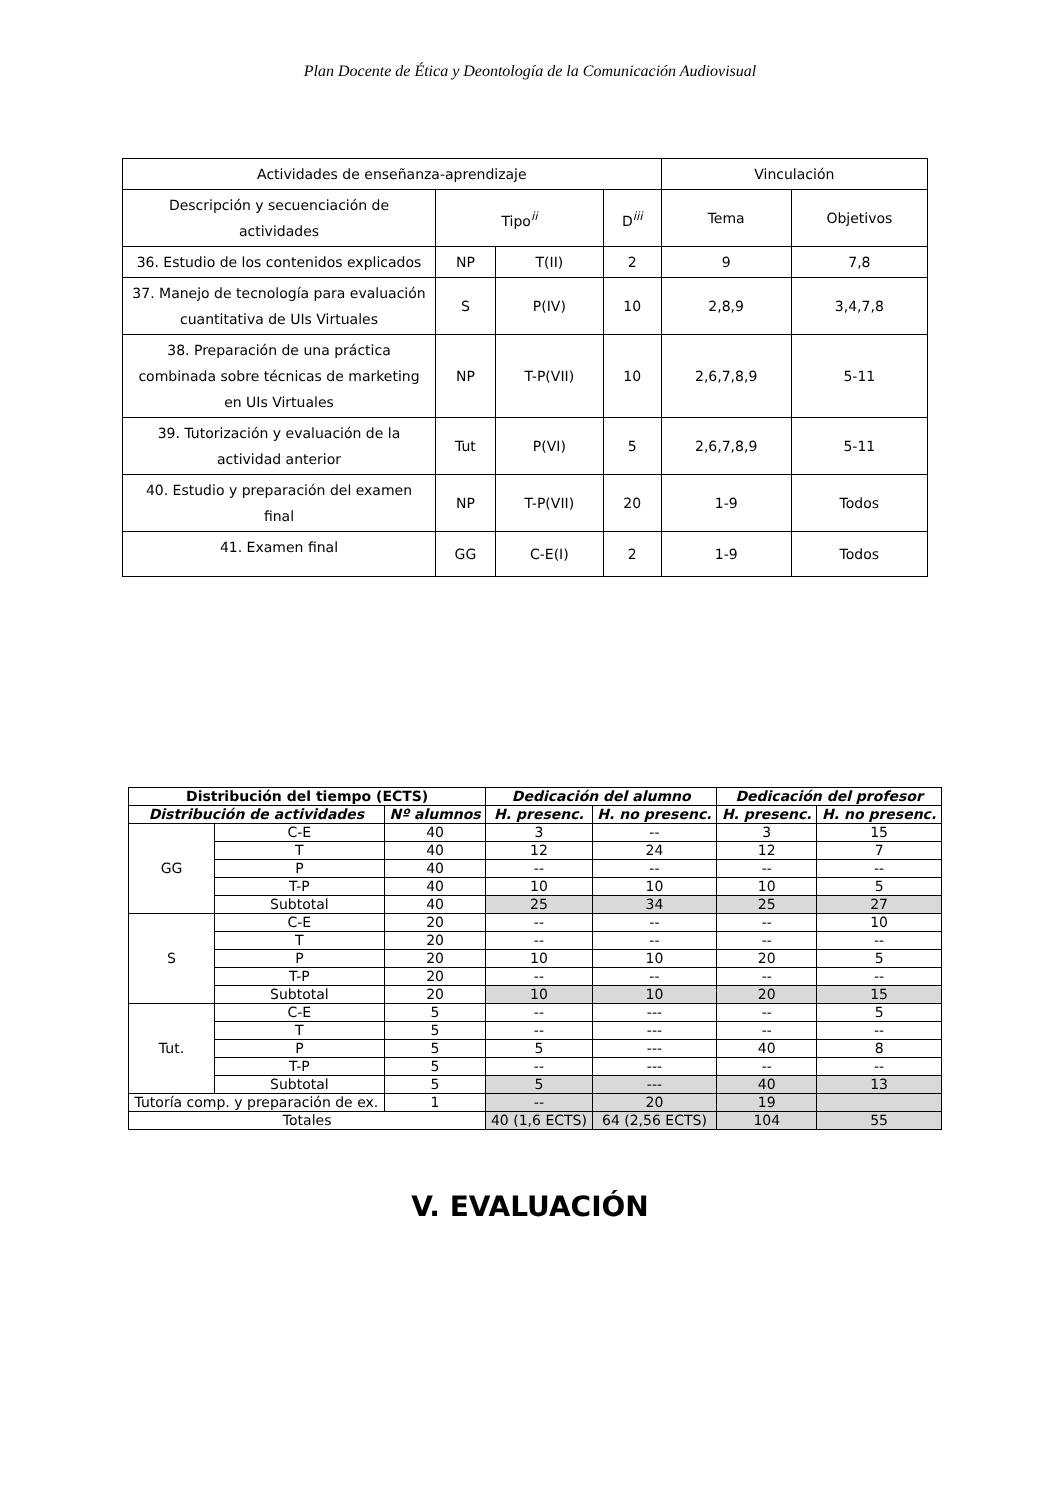Plan Docente de Ética y Deontología de la Comunicación Audiovisual
| Actividades de enseñanza-aprendizaje | | | | Vinculación | |
| Descripción y secuenciación de actividades | Tipo<sup>ii</sup> | | D<sup>iii</sup> | Tema | Objetivos |
| 36. Estudio de los contenidos explicados | NP | T(II) | 2 | 9 | 7,8 |
| 37. Manejo de tecnología para evaluación cuantitativa de UIs Virtuales | S | P(IV) | 10 | 2,8,9 | 3,4,7,8 |
| 38. Preparación de una práctica combinada sobre técnicas de marketing en UIs Virtuales | NP | T-P(VII) | 10 | 2,6,7,8,9 | 5-11 |
| 39. Tutorización y evaluación de la actividad anterior | Tut | P(VI) | 5 | 2,6,7,8,9 | 5-11 |
| 40. Estudio y preparación del examen final | NP | T-P(VII) | 20 | 1-9 | Todos |
| 41. Examen final | GG | C-E(I) | 2 | 1-9 | Todos |
| Distribución del tiempo (ECTS) | | | Dedicación del alumno | | Dedicación del profesor | |
| --- | --- | --- | --- | --- | --- | --- |
| Distribución de actividades | | Nº alumnos | H. presenc. | H. no presenc. | H. presenc. | H. no presenc. |
| GG | C-E | 40 | 3 | -- | 3 | 15 |
| | T | 40 | 12 | 24 | 12 | 7 |
| | P | 40 | -- | -- | -- | -- |
| | T-P | 40 | 10 | 10 | 10 | 5 |
| | Subtotal | 40 | 25 | 34 | 25 | 27 |
| S | C-E | 20 | -- | -- | -- | 10 |
| | T | 20 | -- | -- | -- | -- |
| | P | 20 | 10 | 10 | 20 | 5 |
| | T-P | 20 | -- | -- | -- | -- |
| | Subtotal | 20 | 10 | 10 | 20 | 15 |
| Tut. | C-E | 5 | -- | --- | -- | 5 |
| | T | 5 | -- | --- | -- | -- |
| | P | 5 | 5 | --- | 40 | 8 |
| | T-P | 5 | -- | --- | -- | -- |
| | Subtotal | 5 | 5 | --- | 40 | 13 |
| Tutoría comp. y preparación de ex. | | 1 | -- | 20 | 19 | |
| Totales | | | 40 (1,6 ECTS) | 64 (2,56 ECTS) | 104 | 55 |
V. EVALUACIÓN